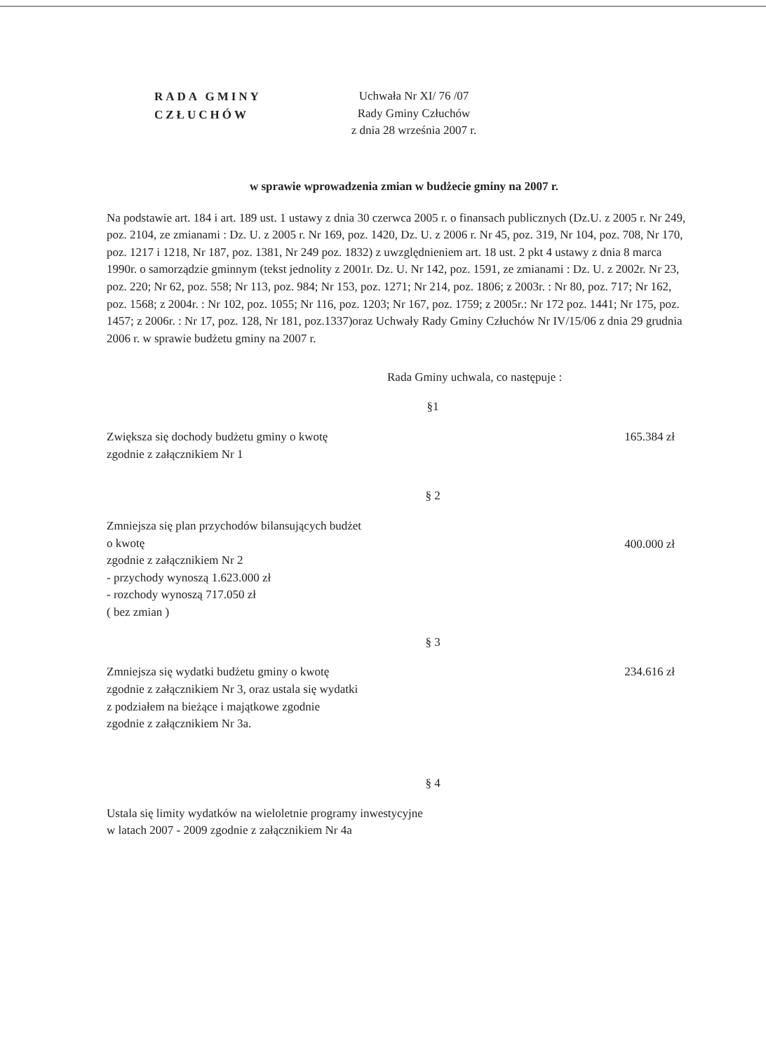RADA GMINY
CZŁUCHÓW
Uchwała Nr XI/ 76 /07
Rady Gminy Człuchów
z dnia 28 września 2007 r.
w sprawie wprowadzenia zmian w budżecie gminy na 2007 r.
Na podstawie art. 184 i art. 189 ust. 1 ustawy z dnia 30 czerwca 2005 r. o finansach publicznych (Dz.U. z 2005 r. Nr 249, poz. 2104, ze zmianami : Dz. U. z 2005 r. Nr 169, poz. 1420, Dz. U. z 2006 r. Nr 45, poz. 319, Nr 104, poz. 708, Nr 170, poz. 1217 i 1218, Nr 187, poz. 1381, Nr 249 poz. 1832) z uwzględnieniem art. 18 ust. 2 pkt 4 ustawy z dnia 8 marca 1990r. o samorządzie gminnym (tekst jednolity z 2001r. Dz. U. Nr 142, poz. 1591, ze zmianami : Dz. U. z 2002r. Nr 23, poz. 220; Nr 62, poz. 558; Nr 113, poz. 984; Nr 153, poz. 1271; Nr 214, poz. 1806; z 2003r. : Nr 80, poz. 717; Nr 162, poz. 1568; z 2004r. : Nr 102, poz. 1055; Nr 116, poz. 1203; Nr 167, poz. 1759; z 2005r.: Nr 172 poz. 1441; Nr 175, poz. 1457; z 2006r. : Nr 17, poz. 128, Nr 181, poz.1337)oraz Uchwały Rady Gminy Człuchów Nr IV/15/06 z dnia 29 grudnia 2006 r. w sprawie budżetu gminy na 2007 r.
Rada Gminy uchwala, co następuje :
§1
Zwiększa się dochody budżetu gminy o kwotę
zgodnie z załącznikiem Nr 1
165.384 zł
§ 2
Zmniejsza się plan przychodów bilansujących budżet
o kwotę
zgodnie z załącznikiem Nr 2
- przychody wynoszą 1.623.000 zł
- rozchody wynoszą 717.050 zł
( bez zmian )
400.000 zł
§ 3
Zmniejsza się wydatki budżetu gminy o kwotę
zgodnie z załącznikiem Nr 3, oraz ustala się wydatki
z podziałem na bieżące i majątkowe zgodnie
zgodnie z załącznikiem Nr 3a.
234.616 zł
§ 4
Ustala się limity wydatków na wieloletnie programy inwestycyjne
w latach 2007 - 2009 zgodnie z załącznikiem Nr 4a